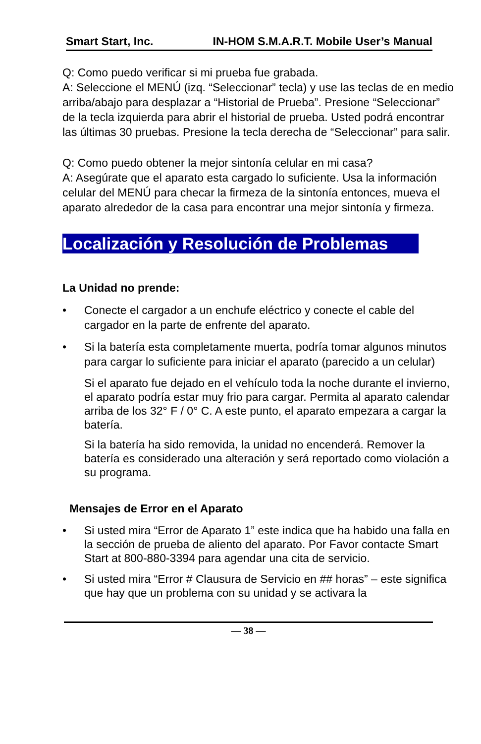Smart Start, Inc. IN-HOM S.M.A.R.T. Mobile User’s Manual
Q: Como puedo verificar si mi prueba fue grabada.
A: Seleccione el MENÚ (izq. “Seleccionar” tecla) y use las teclas de en medio arriba/abajo para desplazar a “Historial de Prueba”. Presione “Seleccionar” de la tecla izquierda para abrir el historial de prueba. Usted podrá encontrar las últimas 30 pruebas. Presione la tecla derecha de “Seleccionar” para salir.
Q: Como puedo obtener la mejor sintonía celular en mi casa?
A: Asegúrate que el aparato esta cargado lo suficiente. Usa la información celular del MENÚ para checar la firmeza de la sintonía entonces, mueva el aparato alrededor de la casa para encontrar una mejor sintonía y firmeza.
Localización y Resolución de Problemas
La Unidad no prende:
• Conecte el cargador a un enchufe eléctrico y conecte el cable del cargador en la parte de enfrente del aparato.
• Si la batería esta completamente muerta, podría tomar algunos minutos para cargar lo suficiente para iniciar el aparato (parecido a un celular)
Si el aparato fue dejado en el vehículo toda la noche durante el invierno, el aparato podría estar muy frio para cargar. Permita al aparato calendar arriba de los 32° F / 0° C. A este punto, el aparato empezara a cargar la batería.
Si la batería ha sido removida, la unidad no encenderá. Remover la batería es considerado una alteración y será reportado como violación a su programa.
Mensajes de Error en el Aparato
• Si usted mira “Error de Aparato 1” este indica que ha habido una falla en la sección de prueba de aliento del aparato. Por Favor contacte Smart Start at 800-880-3394 para agendar una cita de servicio.
• Si usted mira “Error # Clausura de Servicio en ## horas” – este significa que hay que un problema con su unidad y se activara la
— 38 —